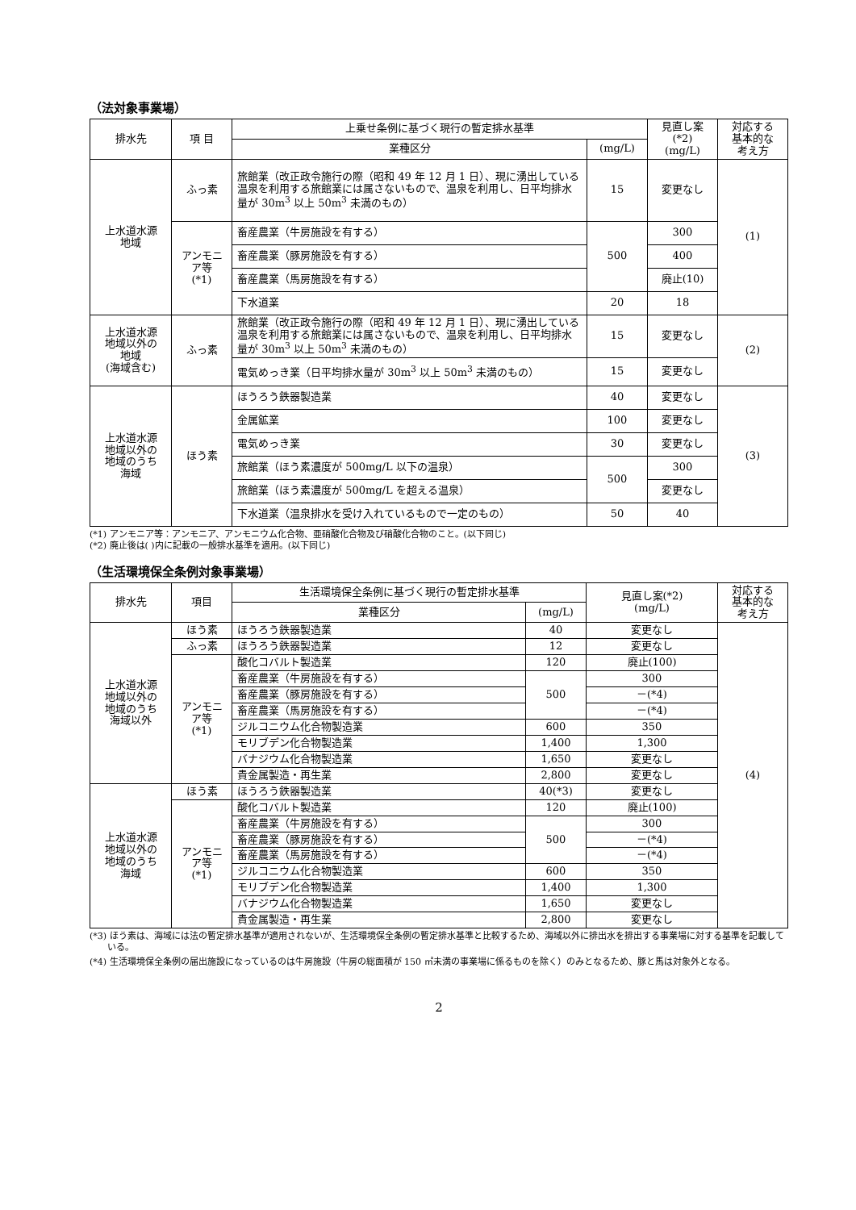（法対象事業場）
| 排水先 | 項 目 | 上乗せ条例に基づく現行の暫定排水基準 | | 見直し案 (*2) (mg/L) | 対応する 基本的な 考え方 |
| --- | --- | --- | --- | --- | --- |
| | | 業種区分 | (mg/L) | | |
| 上水道水源 地域 | ふっ素 | 旅館業（改正政令施行の際（昭和 49 年 12 月 1 日）、現に湧出している温泉を利用する旅館業には属さないもので、温泉を利用し、日平均排水量が 30m<sup>3</sup> 以上 50m<sup>3</sup> 未満のもの） | 15 | 変更なし | (1) |
| | アンモニア等 (*1) | 畜産農業（牛房施設を有する） | 500 | 300 | |
| | | 畜産農業（豚房施設を有する） | | 400 | |
| | | 畜産農業（馬房施設を有する） | | 廃止(10) | |
| | | 下水道業 | 20 | 18 | |
| 上水道水源 地域以外の 地域 (海域含む) | ふっ素 | 旅館業（改正政令施行の際（昭和 49 年 12 月 1 日）、現に湧出している温泉を利用する旅館業には属さないもので、温泉を利用し、日平均排水量が 30m<sup>3</sup> 以上 50m<sup>3</sup> 未満のもの） | 15 | 変更なし | (2) |
| | | 電気めっき業（日平均排水量が 30m<sup>3</sup> 以上 50m<sup>3</sup> 未満のもの） | 15 | 変更なし | |
| 上水道水源 地域以外の 地域のうち 海域 | ほう素 | ほうろう鉄器製造業 | 40 | 変更なし | (3) |
| | | 金属鉱業 | 100 | 変更なし | |
| | | 電気めっき業 | 30 | 変更なし | |
| | | 旅館業（ほう素濃度が 500mg/L 以下の温泉） | 500 | 300 | |
| | | 旅館業（ほう素濃度が 500mg/L を超える温泉） | | 変更なし | |
| | | 下水道業（温泉排水を受け入れているもので一定のもの） | 50 | 40 | |
(*1) アンモニア等：アンモニア、アンモニウム化合物、亜硝酸化合物及び硝酸化合物のこと。(以下同じ)
(*2) 廃止後は( )内に記載の一般排水基準を適用。(以下同じ)
（生活環境保全条例対象事業場）
| 排水先 | 項目 | 生活環境保全条例に基づく現行の暫定排水基準 | | 見直し案(*2) (mg/L) | 対応する 基本的な 考え方 |
| --- | --- | --- | --- | --- | --- |
| | | 業種区分 | (mg/L) | | |
| 上水道水源 地域以外の 地域のうち 海域以外 | ほう素 | ほうろう鉄器製造業 | 40 | 変更なし | (4) |
| | ふっ素 | ほうろう鉄器製造業 | 12 | 変更なし | |
| | アンモニア等 (*1) | 酸化コバルト製造業 | 120 | 廃止(100) | |
| | | 畜産農業（牛房施設を有する） | 500 | 300 | |
| | | 畜産農業（豚房施設を有する） | | －(*4) | |
| | | 畜産農業（馬房施設を有する） | | －(*4) | |
| | | ジルコニウム化合物製造業 | 600 | 350 | |
| | | モリブデン化合物製造業 | 1,400 | 1,300 | |
| | | バナジウム化合物製造業 | 1,650 | 変更なし | |
| | | 貴金属製造・再生業 | 2,800 | 変更なし | |
| 上水道水源 地域以外の 地域のうち 海域 | ほう素 | ほうろう鉄器製造業 | 40(*3) | 変更なし | |
| | アンモニア等 (*1) | 酸化コバルト製造業 | 120 | 廃止(100) | |
| | | 畜産農業（牛房施設を有する） | 500 | 300 | |
| | | 畜産農業（豚房施設を有する） | | －(*4) | |
| | | 畜産農業（馬房施設を有する） | | －(*4) | |
| | | ジルコニウム化合物製造業 | 600 | 350 | |
| | | モリブデン化合物製造業 | 1,400 | 1,300 | |
| | | バナジウム化合物製造業 | 1,650 | 変更なし | |
| | | 貴金属製造・再生業 | 2,800 | 変更なし | |
(*3) ほう素は、海域には法の暫定排水基準が適用されないが、生活環境保全条例の暫定排水基準と比較するため、海域以外に排出水を排出する事業場に対する基準を記載している。
(*4) 生活環境保全条例の届出施設になっているのは牛房施設（牛房の総面積が 150 ㎡未満の事業場に係るものを除く）のみとなるため、豚と馬は対象外となる。
2